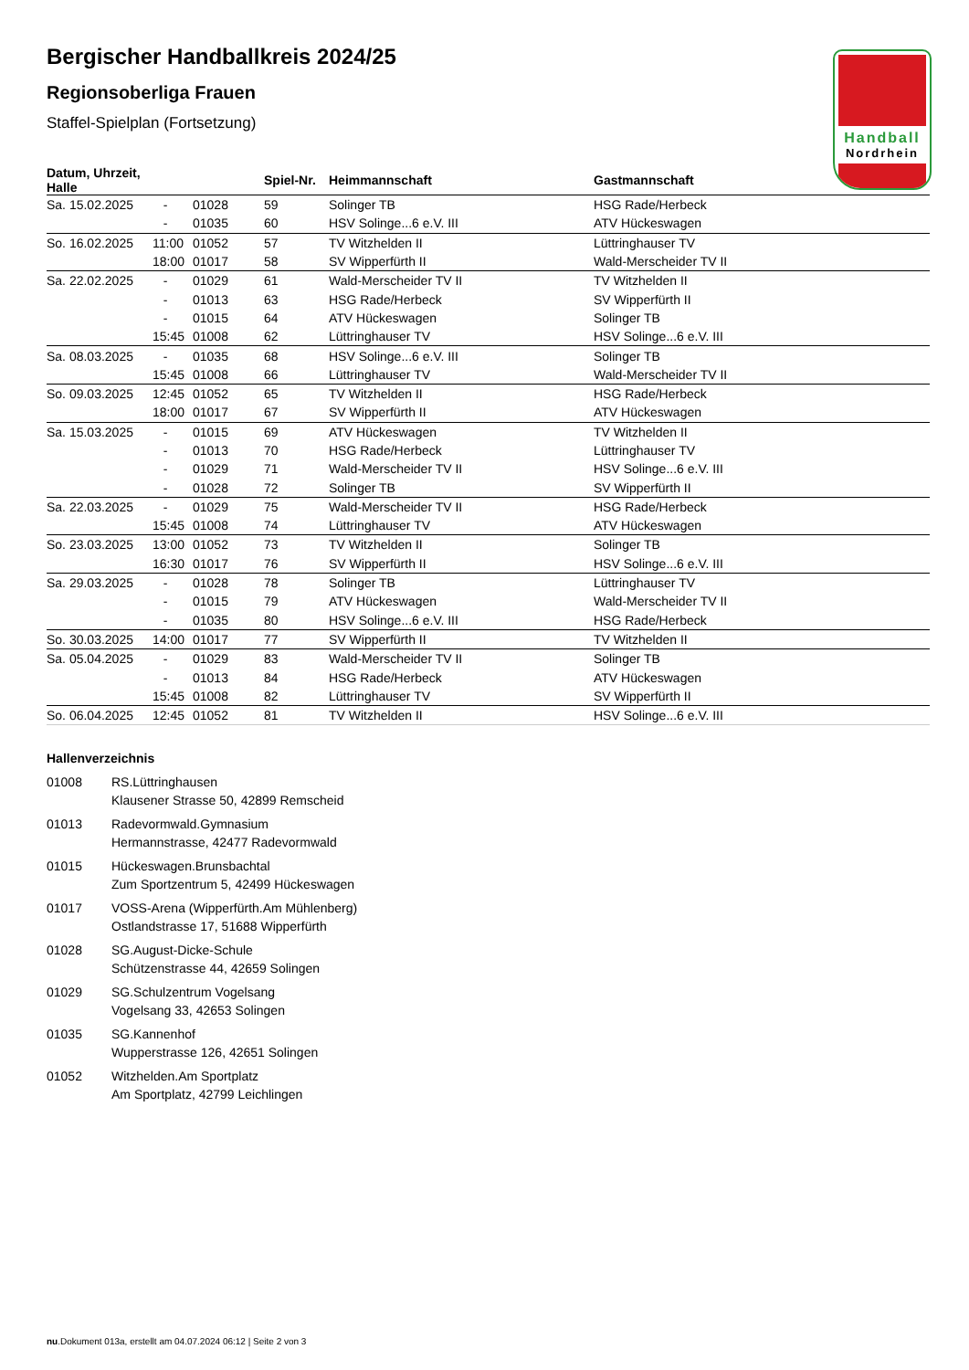Handball
Nordrhein
Bergischer Handballkreis 2024/25
Regionsoberliga Frauen
Staffel-Spielplan (Fortsetzung)
| Datum, Uhrzeit, Halle | | | Spiel-Nr. | Heimmannschaft | Gastmannschaft |
| --- | --- | --- | --- | --- | --- |
| Sa. 15.02.2025 | - | 01028 | 59 | Solinger TB | HSG Rade/Herbeck |
| | - | 01035 | 60 | HSV Solinge...6 e.V. III | ATV Hückeswagen |
| So. 16.02.2025 | 11:00 | 01052 | 57 | TV Witzhelden II | Lüttringhauser TV |
| | 18:00 | 01017 | 58 | SV Wipperfürth II | Wald-Merscheider TV II |
| Sa. 22.02.2025 | - | 01029 | 61 | Wald-Merscheider TV II | TV Witzhelden II |
| | - | 01013 | 63 | HSG Rade/Herbeck | SV Wipperfürth II |
| | - | 01015 | 64 | ATV Hückeswagen | Solinger TB |
| | 15:45 | 01008 | 62 | Lüttringhauser TV | HSV Solinge...6 e.V. III |
| Sa. 08.03.2025 | - | 01035 | 68 | HSV Solinge...6 e.V. III | Solinger TB |
| | 15:45 | 01008 | 66 | Lüttringhauser TV | Wald-Merscheider TV II |
| So. 09.03.2025 | 12:45 | 01052 | 65 | TV Witzhelden II | HSG Rade/Herbeck |
| | 18:00 | 01017 | 67 | SV Wipperfürth II | ATV Hückeswagen |
| Sa. 15.03.2025 | - | 01015 | 69 | ATV Hückeswagen | TV Witzhelden II |
| | - | 01013 | 70 | HSG Rade/Herbeck | Lüttringhauser TV |
| | - | 01029 | 71 | Wald-Merscheider TV II | HSV Solinge...6 e.V. III |
| | - | 01028 | 72 | Solinger TB | SV Wipperfürth II |
| Sa. 22.03.2025 | - | 01029 | 75 | Wald-Merscheider TV II | HSG Rade/Herbeck |
| | 15:45 | 01008 | 74 | Lüttringhauser TV | ATV Hückeswagen |
| So. 23.03.2025 | 13:00 | 01052 | 73 | TV Witzhelden II | Solinger TB |
| | 16:30 | 01017 | 76 | SV Wipperfürth II | HSV Solinge...6 e.V. III |
| Sa. 29.03.2025 | - | 01028 | 78 | Solinger TB | Lüttringhauser TV |
| | - | 01015 | 79 | ATV Hückeswagen | Wald-Merscheider TV II |
| | - | 01035 | 80 | HSV Solinge...6 e.V. III | HSG Rade/Herbeck |
| So. 30.03.2025 | 14:00 | 01017 | 77 | SV Wipperfürth II | TV Witzhelden II |
| Sa. 05.04.2025 | - | 01029 | 83 | Wald-Merscheider TV II | Solinger TB |
| | - | 01013 | 84 | HSG Rade/Herbeck | ATV Hückeswagen |
| | 15:45 | 01008 | 82 | Lüttringhauser TV | SV Wipperfürth II |
| So. 06.04.2025 | 12:45 | 01052 | 81 | TV Witzhelden II | HSV Solinge...6 e.V. III |
Hallenverzeichnis
01008 RS.Lüttringhausen
Klausener Strasse 50, 42899 Remscheid
01013 Radevormwald.Gymnasium
Hermannstrasse, 42477 Radevormwald
01015 Hückeswagen.Brunsbachtal
Zum Sportzentrum 5, 42499 Hückeswagen
01017 VOSS-Arena (Wipperfürth.Am Mühlenberg)
Ostlandstrasse 17, 51688 Wipperfürth
01028 SG.August-Dicke-Schule
Schützenstrasse 44, 42659 Solingen
01029 SG.Schulzentrum Vogelsang
Vogelsang 33, 42653 Solingen
01035 SG.Kannenhof
Wupperstrasse 126, 42651 Solingen
01052 Witzhelden.Am Sportplatz
Am Sportplatz, 42799 Leichlingen
nu.Dokument 013a, erstellt am 04.07.2024 06:12 | Seite 2 von 3